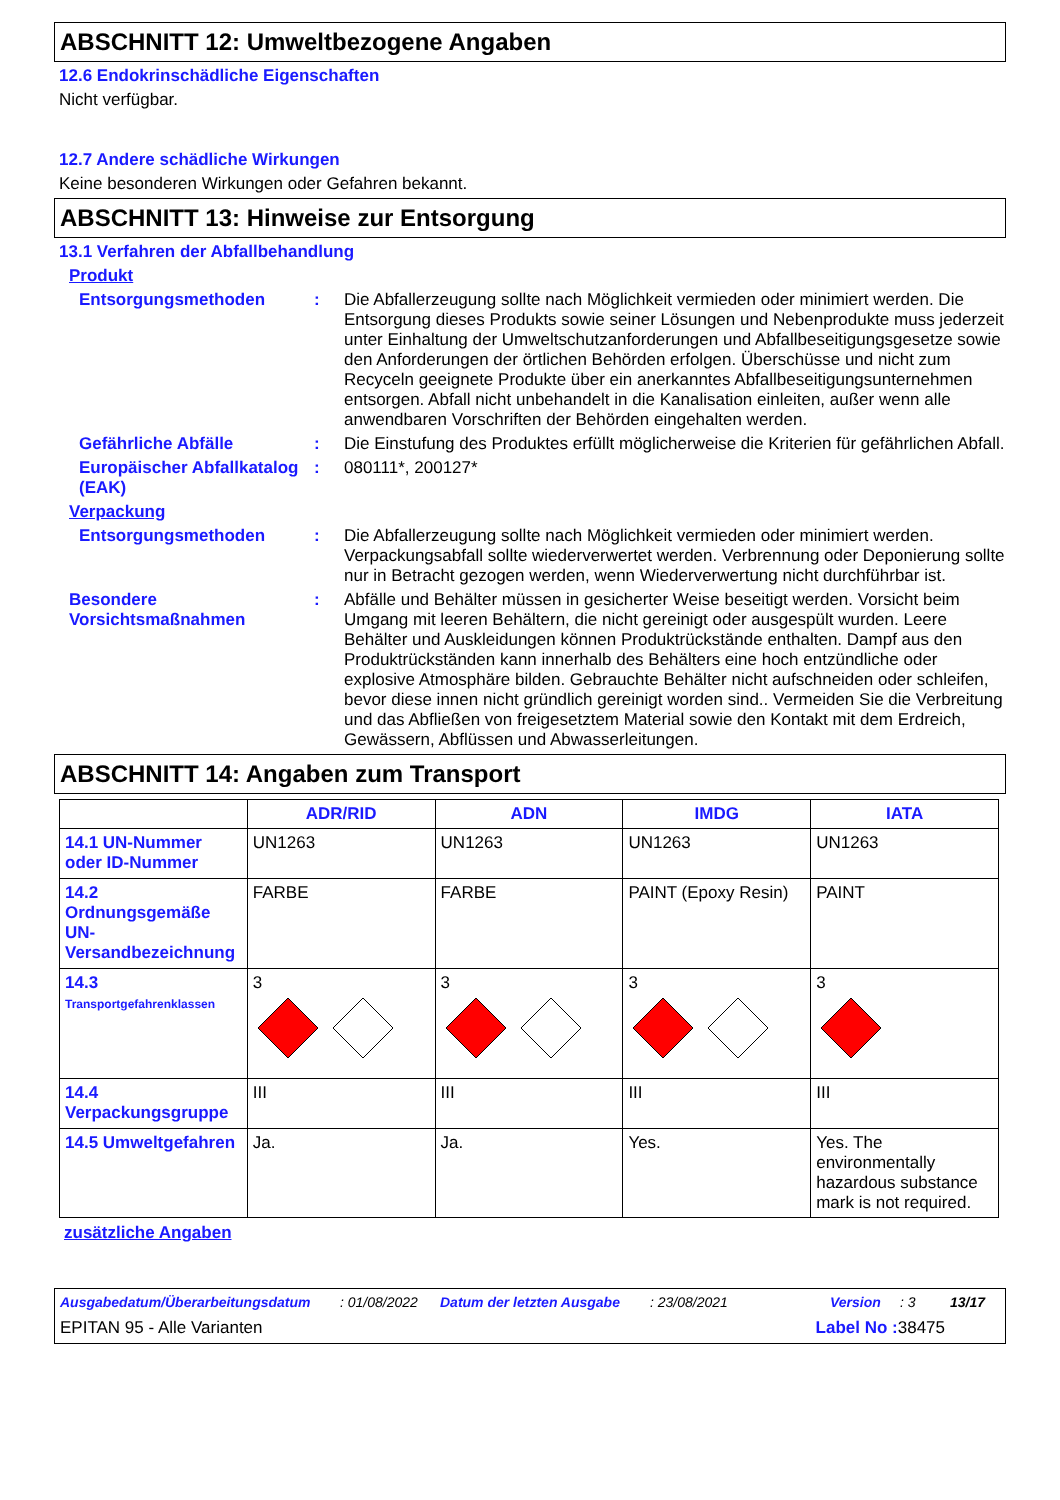ABSCHNITT 12: Umweltbezogene Angaben
12.6 Endokrinschädliche Eigenschaften
Nicht verfügbar.
12.7 Andere schädliche Wirkungen
Keine besonderen Wirkungen oder Gefahren bekannt.
ABSCHNITT 13: Hinweise zur Entsorgung
13.1 Verfahren der Abfallbehandlung
Produkt
Entsorgungsmethoden :
Die Abfallerzeugung sollte nach Möglichkeit vermieden oder minimiert werden. Die Entsorgung dieses Produkts sowie seiner Lösungen und Nebenprodukte muss jederzeit unter Einhaltung der Umweltschutzanforderungen und Abfallbeseitigungsgesetze sowie den Anforderungen der örtlichen Behörden erfolgen. Überschüsse und nicht zum Recyceln geeignete Produkte über ein anerkanntes Abfallbeseitigungsunternehmen entsorgen. Abfall nicht unbehandelt in die Kanalisation einleiten, außer wenn alle anwendbaren Vorschriften der Behörden eingehalten werden.
Gefährliche Abfälle :
Die Einstufung des Produktes erfüllt möglicherweise die Kriterien für gefährlichen Abfall.
Europäischer Abfallkatalog (EAK)
:
080111*, 200127*
Verpackung
Entsorgungsmethoden :
Die Abfallerzeugung sollte nach Möglichkeit vermieden oder minimiert werden. Verpackungsabfall sollte wiederverwertet werden. Verbrennung oder Deponierung sollte nur in Betracht gezogen werden, wenn Wiederverwertung nicht durchführbar ist.
Besondere Vorsichtsmaßnahmen
:
Abfälle und Behälter müssen in gesicherter Weise beseitigt werden. Vorsicht beim Umgang mit leeren Behältern, die nicht gereinigt oder ausgespült wurden. Leere Behälter und Auskleidungen können Produktrückstände enthalten. Dampf aus den Produktrückständen kann innerhalb des Behälters eine hoch entzündliche oder explosive Atmosphäre bilden. Gebrauchte Behälter nicht aufschneiden oder schleifen, bevor diese innen nicht gründlich gereinigt worden sind.. Vermeiden Sie die Verbreitung und das Abfließen von freigesetztem Material sowie den Kontakt mit dem Erdreich, Gewässern, Abflüssen und Abwasserleitungen.
ABSCHNITT 14: Angaben zum Transport
| | ADR/RID | ADN | IMDG | IATA |
| --- | --- | --- | --- | --- |
| 14.1 UN-Nummer oder ID-Nummer | UN1263 | UN1263 | UN1263 | UN1263 |
| 14.2 Ordnungsgemäße UN-Versandbezeichnung | FARBE | FARBE | PAINT (Epoxy Resin) | PAINT |
| 14.3 Transportgefahrenklassen | 3 | 3 | 3 | 3 |
| 14.4 Verpackungsgruppe | III | III | III | III |
| 14.5 Umweltgefahren | Ja. | Ja. | Yes. | Yes. The environmentally hazardous substance mark is not required. |
zusätzliche Angaben
Ausgabedatum/Überarbeitungsdatum: 01/08/2022 Datum der letzten Ausgabe: 23/08/2021 Version: 3 13/17
EPITAN 95 - Alle Varianten Label No : 38475